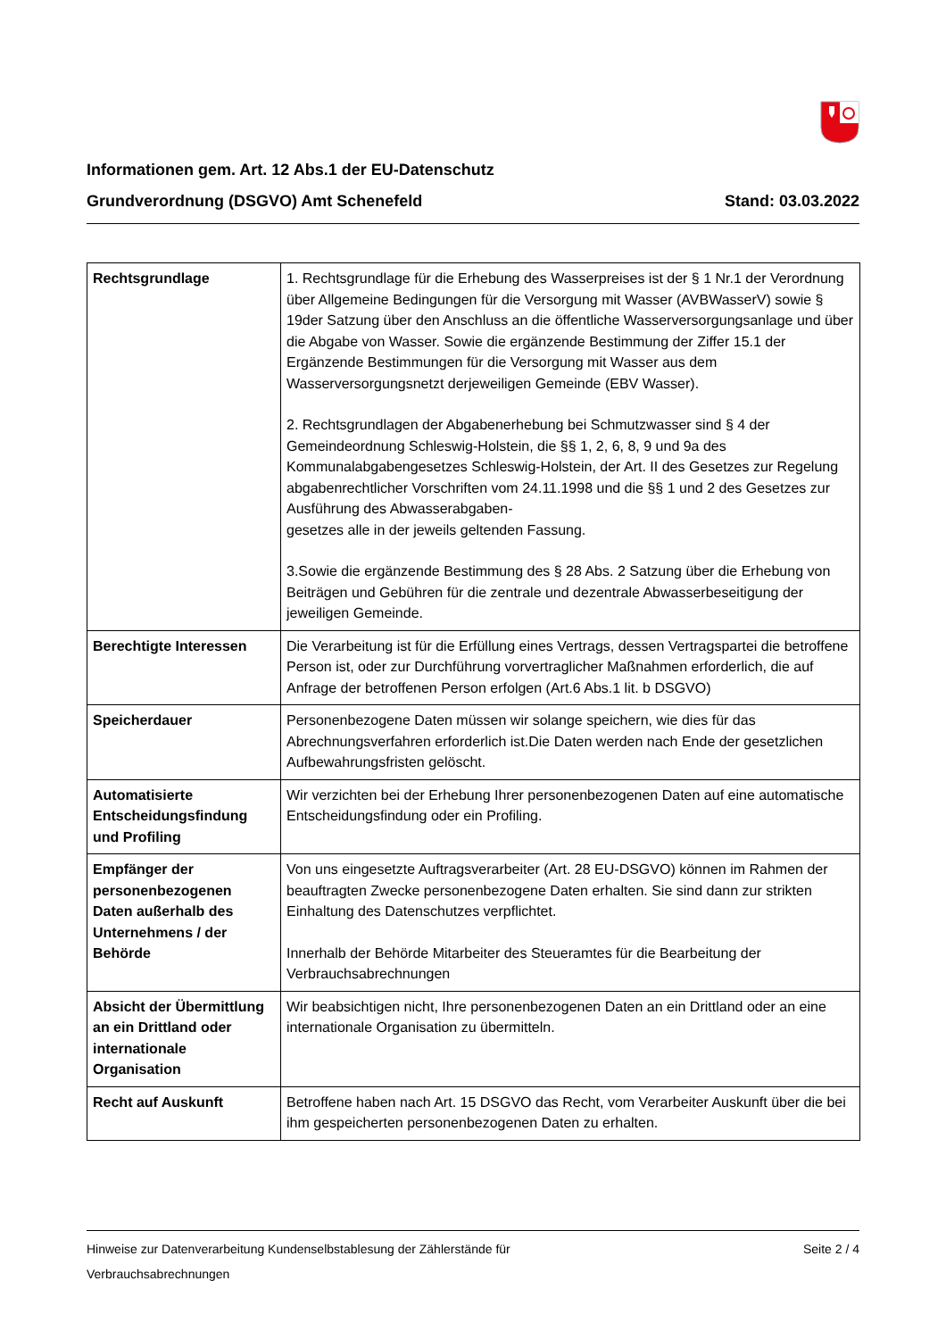Informationen gem. Art. 12 Abs.1 der EU-Datenschutz
Grundverordnung (DSGVO) Amt Schenefeld Stand: 03.03.2022
| Rechtsgrundlage | 1. Rechtsgrundlage für die Erhebung des Wasserpreises ist der § 1 Nr.1 der Verordnung über Allgemeine Bedingungen für die Versorgung mit Wasser (AVBWasserV) sowie § 19der Satzung über den Anschluss an die öffentliche Wasserversorgungsanlage und über die Abgabe von Wasser. Sowie die ergänzende Bestimmung der Ziffer 15.1 der Ergänzende Bestimmungen für die Versorgung mit Wasser aus dem Wasserversorgungsnetzt derjeweiligen Gemeinde (EBV Wasser). 2. Rechtsgrundlagen der Abgabenerhebung bei Schmutzwasser sind § 4 der Gemeindeordnung Schleswig-Holstein, die §§ 1, 2, 6, 8, 9 und 9a des Kommunalabgabengesetzes Schleswig-Holstein, der Art. II des Gesetzes zur Regelung abgabenrechtlicher Vorschriften vom 24.11.1998 und die §§ 1 und 2 des Gesetzes zur Ausführung des Abwasserabgaben- gesetzes alle in der jeweils geltenden Fassung. 3.Sowie die ergänzende Bestimmung des § 28 Abs. 2 Satzung über die Erhebung von Beiträgen und Gebühren für die zentrale und dezentrale Abwasserbeseitigung der jeweiligen Gemeinde. |
| Berechtigte Interessen | Die Verarbeitung ist für die Erfüllung eines Vertrags, dessen Vertragspartei die betroffene Person ist, oder zur Durchführung vorvertraglicher Maßnahmen erforderlich, die auf Anfrage der betroffenen Person erfolgen (Art.6 Abs.1 lit. b DSGVO) |
| Speicherdauer | Personenbezogene Daten müssen wir solange speichern, wie dies für das Abrechnungsverfahren erforderlich ist.Die Daten werden nach Ende der gesetzlichen Aufbewahrungsfristen gelöscht. |
| Automatisierte Entscheidungsfindung und Profiling | Wir verzichten bei der Erhebung Ihrer personenbezogenen Daten auf eine automatische Entscheidungsfindung oder ein Profiling. |
| Empfänger der personenbezogenen Daten außerhalb des Unternehmens / der Behörde | Von uns eingesetzte Auftragsverarbeiter (Art. 28 EU-DSGVO) können im Rahmen der beauftragten Zwecke personenbezogene Daten erhalten. Sie sind dann zur strikten Einhaltung des Datenschutzes verpflichtet. Innerhalb der Behörde Mitarbeiter des Steueramtes für die Bearbeitung der Verbrauchsabrechnungen |
| Absicht der Übermittlung an ein Drittland oder internationale Organisation | Wir beabsichtigen nicht, Ihre personenbezogenen Daten an ein Drittland oder an eine internationale Organisation zu übermitteln. |
| Recht auf Auskunft | Betroffene haben nach Art. 15 DSGVO das Recht, vom Verarbeiter Auskunft über die bei ihm gespeicherten personenbezogenen Daten zu erhalten. |
Hinweise zur Datenverarbeitung Kundenselbstablesung der Zählerstände für
Verbrauchsabrechnungen Seite 2 / 4